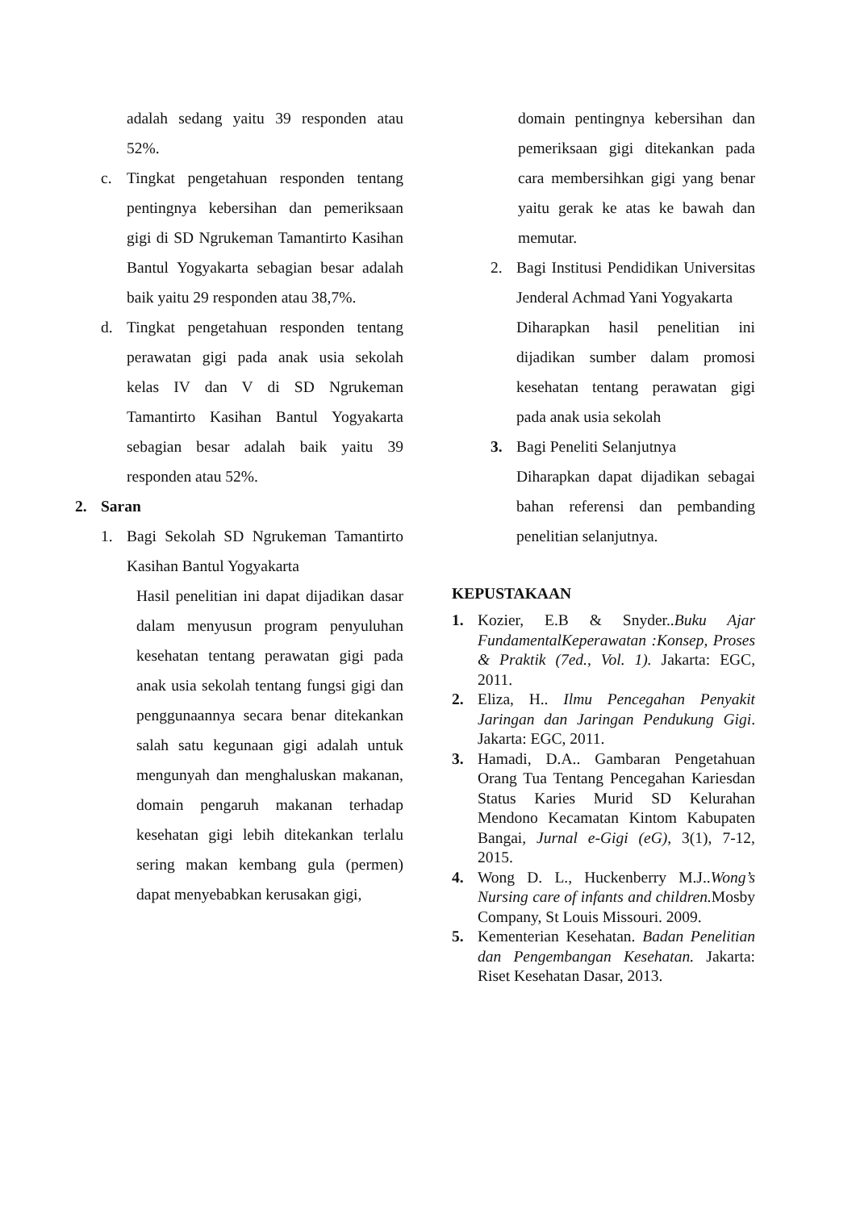adalah sedang yaitu 39 responden atau 52%.
c. Tingkat pengetahuan responden tentang pentingnya kebersihan dan pemeriksaan gigi di SD Ngrukeman Tamantirto Kasihan Bantul Yogyakarta sebagian besar adalah baik yaitu 29 responden atau 38,7%.
d. Tingkat pengetahuan responden tentang perawatan gigi pada anak usia sekolah kelas IV dan V di SD Ngrukeman Tamantirto Kasihan Bantul Yogyakarta sebagian besar adalah baik yaitu 39 responden atau 52%.
2. Saran
1. Bagi Sekolah SD Ngrukeman Tamantirto Kasihan Bantul Yogyakarta
Hasil penelitian ini dapat dijadikan dasar dalam menyusun program penyuluhan kesehatan tentang perawatan gigi pada anak usia sekolah tentang fungsi gigi dan penggunaannya secara benar ditekankan salah satu kegunaan gigi adalah untuk mengunyah dan menghaluskan makanan, domain pengaruh makanan terhadap kesehatan gigi lebih ditekankan terlalu sering makan kembang gula (permen) dapat menyebabkan kerusakan gigi,
domain pentingnya kebersihan dan pemeriksaan gigi ditekankan pada cara membersihkan gigi yang benar yaitu gerak ke atas ke bawah dan memutar.
2. Bagi Institusi Pendidikan Universitas Jenderal Achmad Yani Yogyakarta
Diharapkan hasil penelitian ini dijadikan sumber dalam promosi kesehatan tentang perawatan gigi pada anak usia sekolah
3. Bagi Peneliti Selanjutnya
Diharapkan dapat dijadikan sebagai bahan referensi dan pembanding penelitian selanjutnya.
KEPUSTAKAAN
1. Kozier, E.B & Snyder..Buku Ajar FundamentalKeperawatan :Konsep, Proses & Praktik (7ed., Vol. 1). Jakarta: EGC, 2011.
2. Eliza, H.. Ilmu Pencegahan Penyakit Jaringan dan Jaringan Pendukung Gigi. Jakarta: EGC, 2011.
3. Hamadi, D.A.. Gambaran Pengetahuan Orang Tua Tentang Pencegahan Kariesdan Status Karies Murid SD Kelurahan Mendono Kecamatan Kintom Kabupaten Bangai, Jurnal e-Gigi (eG), 3(1), 7-12, 2015.
4. Wong D. L., Huckenberry M.J..Wong’s Nursing care of infants and children. Mosby Company, St Louis Missouri. 2009.
5. Kementerian Kesehatan. Badan Penelitian dan Pengembangan Kesehatan. Jakarta: Riset Kesehatan Dasar, 2013.